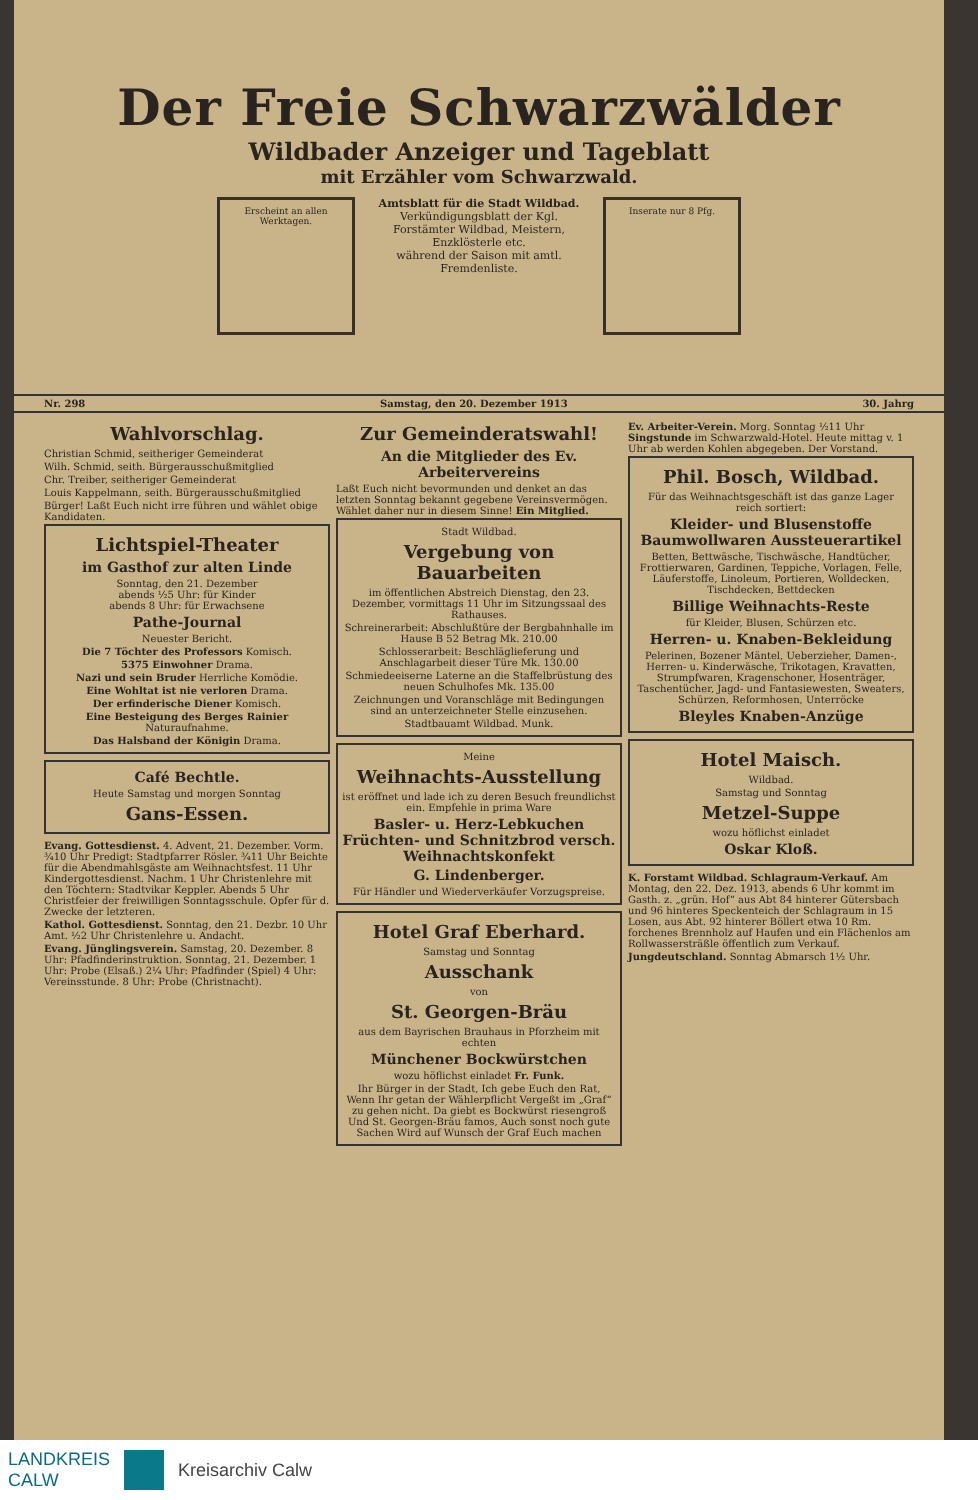Der Freie Schwarzwälder
Wildbader Anzeiger und Tageblatt
mit Erzähler vom Schwarzwald.
Erscheint an allen Werktagen.
Amtsblatt für die Stadt Wildbad.
Verkündigungsblatt der Kgl. Forstämter Wildbad, Meistern, Enzklösterle etc.
während der Saison mit amtl. Fremdenliste.
Inserate nur 8 Pfg.
Nr. 298 Samstag, den 20. Dezember 1913 30. Jahrg
Wahlvorschlag.
Christian Schmid, seitheriger Gemeinderat
Wilh. Schmid, seith. Bürgerausschußmitglied
Chr. Treiber, seitheriger Gemeinderat
Louis Kappelmann, seith. Bürgerausschußmitglied
Bürger! Laßt Euch nicht irre führen und wählet obige Kandidaten.
Lichtspiel-Theater
im Gasthof zur alten Linde
Sonntag, den 21. Dezember
abends ½5 Uhr: für Kinder
abends 8 Uhr: für Erwachsene
Pathe-Journal
Neuester Bericht.
Die 7 Töchter des Professors Komisch.
5375 Einwohner Drama.
Nazi und sein Bruder Herrliche Komödie.
Eine Wohltat ist nie verloren Drama.
Der erfinderische Diener Komisch.
Eine Besteigung des Berges Rainier Naturaufnahme.
Das Halsband der Königin Drama.
Café Bechtle.
Heute Samstag und morgen Sonntag
Gans-Essen.
Evang. Gottesdienst. 4. Advent, 21. Dezember. Vorm. ¾10 Uhr Predigt: Stadtpfarrer Rösler. ¾11 Uhr Beichte für die Abendmahlsgäste am Weihnachtsfest. 11 Uhr Kindergottesdienst. Nachm. 1 Uhr Christenlehre mit den Töchtern: Stadtvikar Keppler. Abends 5 Uhr Christfeier der freiwilligen Sonntagsschule. Opfer für d. Zwecke der letzteren.
Kathol. Gottesdienst. Sonntag, den 21. Dezbr. 10 Uhr Amt. ½2 Uhr Christenlehre u. Andacht.
Evang. Jünglingsverein. Samstag, 20. Dezember. 8 Uhr: Pfadfinderinstruktion. Sonntag, 21. Dezember. 1 Uhr: Probe (Elsaß.) 2¼ Uhr: Pfadfinder (Spiel) 4 Uhr: Vereinsstunde. 8 Uhr: Probe (Christnacht).
Zur Gemeinderatswahl!
An die Mitglieder des Ev. Arbeitervereins
Laßt Euch nicht bevormunden und denket an das letzten Sonntag bekannt gegebene Vereinsvermögen. Wählet daher nur in diesem Sinne! Ein Mitglied.
Stadt Wildbad.
Vergebung von Bauarbeiten
im öffentlichen Abstreich Dienstag, den 23. Dezember, vormittags 11 Uhr im Sitzungssaal des Rathauses.
Schreinerarbeit: Abschlußtüre der Bergbahnhalle im Hause B 52 Betrag Mk. 210.00
Schlosserarbeit: Beschläglieferung und Anschlagarbeit dieser Türe Mk. 130.00
Schmiedeeiserne Laterne an die Staffelbrüstung des neuen Schulhofes Mk. 135.00
Zeichnungen und Voranschläge mit Bedingungen sind an unterzeichneter Stelle einzusehen.
Stadtbauamt Wildbad. Munk.
Meine
Weihnachts-Ausstellung
ist eröffnet und lade ich zu deren Besuch freundlichst ein. Empfehle in prima Ware
Basler- u. Herz-Lebkuchen Früchten- und Schnitzbrod versch. Weihnachtskonfekt
G. Lindenberger.
Für Händler und Wiederverkäufer Vorzugspreise.
Hotel Graf Eberhard.
Samstag und Sonntag
Ausschank
von
St. Georgen-Bräu
aus dem Bayrischen Brauhaus in Pforzheim mit echten
Münchener Bockwürstchen
wozu höflichst einladet Fr. Funk.
Ihr Bürger in der Stadt, Ich gebe Euch den Rat, Wenn Ihr getan der Wählerpflicht Vergeßt im „Graf“ zu gehen nicht. Da giebt es Bockwürst riesengroß Und St. Georgen-Bräu famos, Auch sonst noch gute Sachen Wird auf Wunsch der Graf Euch machen
Ev. Arbeiter-Verein. Morg. Sonntag ½11 Uhr Singstunde im Schwarzwald-Hotel. Heute mittag v. 1 Uhr ab werden Kohlen abgegeben. Der Vorstand.
Phil. Bosch, Wildbad.
Für das Weihnachtsgeschäft ist das ganze Lager reich sortiert:
Kleider- und Blusenstoffe Baumwollwaren Aussteuerartikel
Betten, Bettwäsche, Tischwäsche, Handtücher, Frottierwaren, Gardinen, Teppiche, Vorlagen, Felle, Läuferstoffe, Linoleum, Portieren, Wolldecken, Tischdecken, Bettdecken
Billige Weihnachts-Reste
für Kleider, Blusen, Schürzen etc.
Herren- u. Knaben-Bekleidung
Pelerinen, Bozener Mäntel, Ueberzieher, Damen-, Herren- u. Kinderwäsche, Trikotagen, Kravatten, Strumpfwaren, Kragenschoner, Hosenträger, Taschentücher, Jagd- und Fantasiewesten, Sweaters, Schürzen, Reformhosen, Unterröcke
Bleyles Knaben-Anzüge
Hotel Maisch.
Wildbad.
Samstag und Sonntag
Metzel-Suppe
wozu höflichst einladet
Oskar Kloß.
K. Forstamt Wildbad. Schlagraum-Verkauf. Am Montag, den 22. Dez. 1913, abends 6 Uhr kommt im Gasth. z. „grün. Hof“ aus Abt 84 hinterer Gütersbach und 96 hinteres Speckenteich der Schlagraum in 15 Losen, aus Abt. 92 hinterer Böllert etwa 10 Rm. forchenes Brennholz auf Haufen und ein Flächenlos am Rollwassersträßle öffentlich zum Verkauf.
Jungdeutschland. Sonntag Abmarsch 1½ Uhr.
LANDKREIS
CALW
Kreisarchiv Calw